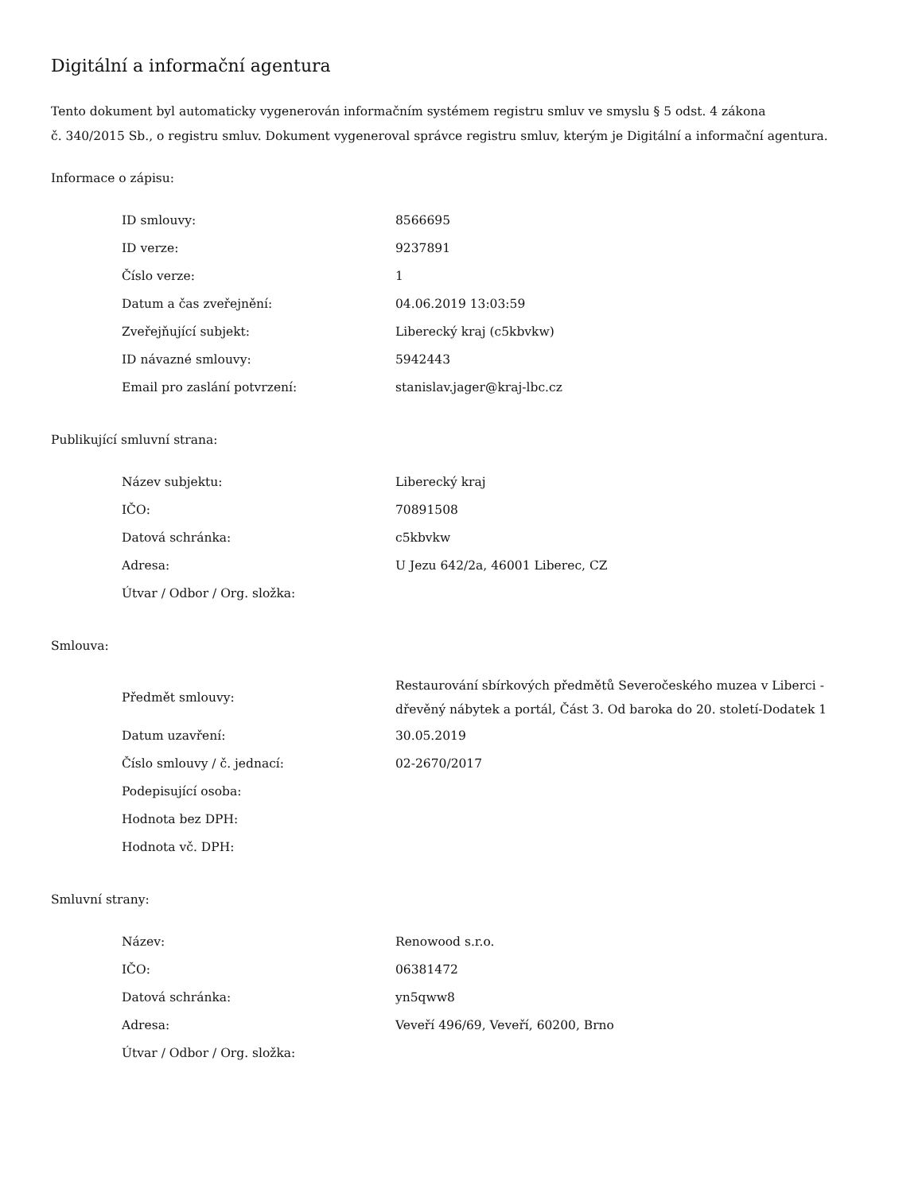Digitální a informační agentura
Tento dokument byl automaticky vygenerován informačním systémem registru smluv ve smyslu § 5 odst. 4 zákona
č. 340/2015 Sb., o registru smluv. Dokument vygeneroval správce registru smluv, kterým je Digitální a informační agentura.
Informace o zápisu:
| ID smlouvy: | 8566695 |
| ID verze: | 9237891 |
| Číslo verze: | 1 |
| Datum a čas zveřejnění: | 04.06.2019 13:03:59 |
| Zveřejňující subjekt: | Liberecký kraj (c5kbvkw) |
| ID návazné smlouvy: | 5942443 |
| Email pro zaslání potvrzení: | stanislav.jager@kraj-lbc.cz |
Publikující smluvní strana:
| Název subjektu: | Liberecký kraj |
| IČO: | 70891508 |
| Datová schránka: | c5kbvkw |
| Adresa: | U Jezu 642/2a, 46001 Liberec, CZ |
| Útvar / Odbor / Org. složka: | |
Smlouva:
| Předmět smlouvy: | Restaurování sbírkových předmětů Severočeského muzea v Liberci - dřevěný nábytek a portál, Část 3. Od baroka do 20. století-Dodatek 1 |
| Datum uzavření: | 30.05.2019 |
| Číslo smlouvy / č. jednací: | 02-2670/2017 |
| Podepisující osoba: | |
| Hodnota bez DPH: | |
| Hodnota vč. DPH: | |
Smluvní strany:
| Název: | Renowood s.r.o. |
| IČO: | 06381472 |
| Datová schránka: | yn5qww8 |
| Adresa: | Veveří 496/69, Veveří, 60200, Brno |
| Útvar / Odbor / Org. složka: | |